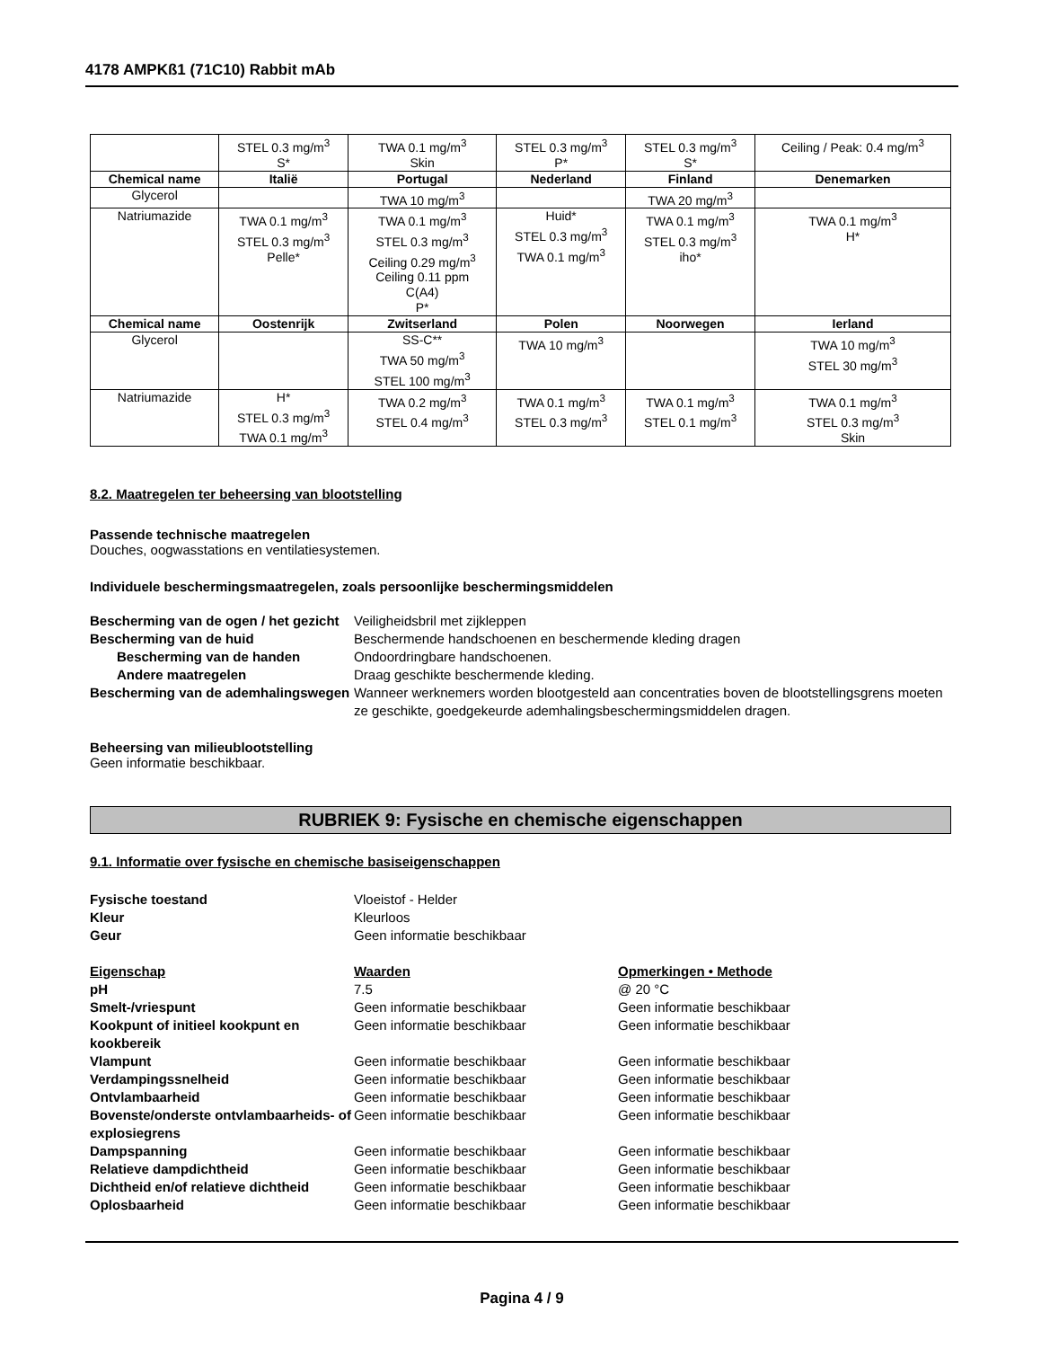4178 AMPKß1 (71C10) Rabbit mAb
| | STEL 0.3 mg/m<sup>3</sup> S* | TWA 0.1 mg/m<sup>3</sup> Skin | STEL 0.3 mg/m<sup>3</sup> P* | STEL 0.3 mg/m<sup>3</sup> S* | Ceiling / Peak: 0.4 mg/m<sup>3</sup> |
| Chemical name | Italië | Portugal | Nederland | Finland | Denemarken |
| Glycerol | | TWA 10 mg/m<sup>3</sup> | | TWA 20 mg/m<sup>3</sup> | |
| Natriumazide | TWA 0.1 mg/m<sup>3</sup> STEL 0.3 mg/m<sup>3</sup> Pelle* | TWA 0.1 mg/m<sup>3</sup> STEL 0.3 mg/m<sup>3</sup> Ceiling 0.29 mg/m<sup>3</sup> Ceiling 0.11 ppm C(A4) P* | Huid* STEL 0.3 mg/m<sup>3</sup> TWA 0.1 mg/m<sup>3</sup> | TWA 0.1 mg/m<sup>3</sup> STEL 0.3 mg/m<sup>3</sup> iho* | TWA 0.1 mg/m<sup>3</sup> H* |
| Chemical name | Oostenrijk | Zwitserland | Polen | Noorwegen | Ierland |
| Glycerol | | SS-C** TWA 50 mg/m<sup>3</sup> STEL 100 mg/m<sup>3</sup> | TWA 10 mg/m<sup>3</sup> | | TWA 10 mg/m<sup>3</sup> STEL 30 mg/m<sup>3</sup> |
| Natriumazide | H* STEL 0.3 mg/m<sup>3</sup> TWA 0.1 mg/m<sup>3</sup> | TWA 0.2 mg/m<sup>3</sup> STEL 0.4 mg/m<sup>3</sup> | TWA 0.1 mg/m<sup>3</sup> STEL 0.3 mg/m<sup>3</sup> | TWA 0.1 mg/m<sup>3</sup> STEL 0.1 mg/m<sup>3</sup> | TWA 0.1 mg/m<sup>3</sup> STEL 0.3 mg/m<sup>3</sup> Skin |
8.2. Maatregelen ter beheersing van blootstelling
Passende technische maatregelen
Douches, oogwasstations en ventilatiesystemen.
Individuele beschermingsmaatregelen, zoals persoonlijke beschermingsmiddelen
Bescherming van de ogen / het gezicht
Veiligheidsbril met zijkleppen
Bescherming van de huid
Beschermende handschoenen en beschermende kleding dragen
Bescherming van de handen
Ondoordringbare handschoenen.
Andere maatregelen
Draag geschikte beschermende kleding.
Bescherming van de ademhalingswegen
Wanneer werknemers worden blootgesteld aan concentraties boven de blootstellingsgrens moeten ze geschikte, goedgekeurde ademhalingsbeschermingsmiddelen dragen.
Beheersing van milieublootstelling
Geen informatie beschikbaar.
RUBRIEK 9: Fysische en chemische eigenschappen
9.1. Informatie over fysische en chemische basiseigenschappen
Fysische toestand
Vloeistof - Helder
Kleur
Kleurloos
Geur
Geen informatie beschikbaar
Eigenschap
Waarden
Opmerkingen • Methode
pH
7.5
@ 20 °C
Smelt-/vriespunt
Geen informatie beschikbaar
Geen informatie beschikbaar
Kookpunt of initieel kookpunt en kookbereik
Geen informatie beschikbaar
Geen informatie beschikbaar
Vlampunt
Geen informatie beschikbaar
Geen informatie beschikbaar
Verdampingssnelheid
Geen informatie beschikbaar
Geen informatie beschikbaar
Ontvlambaarheid
Geen informatie beschikbaar
Geen informatie beschikbaar
Bovenste/onderste ontvlambaarheids- of explosiegrens
Geen informatie beschikbaar
Geen informatie beschikbaar
Dampspanning
Geen informatie beschikbaar
Geen informatie beschikbaar
Relatieve dampdichtheid
Geen informatie beschikbaar
Geen informatie beschikbaar
Dichtheid en/of relatieve dichtheid
Geen informatie beschikbaar
Geen informatie beschikbaar
Oplosbaarheid
Geen informatie beschikbaar
Geen informatie beschikbaar
Pagina 4 / 9